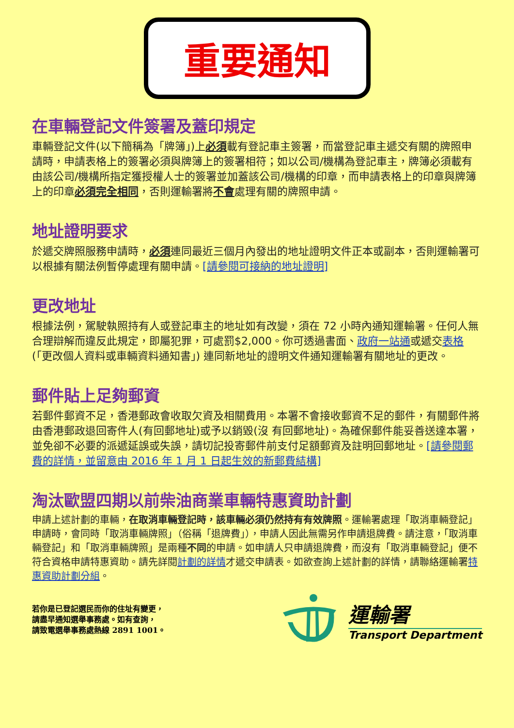重要通知
在車輛登記文件簽署及蓋印規定
車輛登記文件(以下簡稱為「牌簿」)上必須載有登記車主簽署，而當登記車主遞交有關的牌照申請時，申請表格上的簽署必須與牌簿上的簽署相符；如以公司/機構為登記車主，牌簿必須載有由該公司/機構所指定獲授權人士的簽署並加蓋該公司/機構的印章，而申請表格上的印章與牌簿上的印章必須完全相同，否則運輸署將不會處理有關的牌照申請。
地址證明要求
於遞交牌照服務申請時，必須連同最近三個月內發出的地址證明文件正本或副本，否則運輸署可以根據有關法例暫停處理有關申請。[請參閱可接納的地址證明]
更改地址
根據法例，駕駛執照持有人或登記車主的地址如有改變，須在 72 小時內通知運輸署。任何人無合理辯解而違反此規定，即屬犯罪，可處罰$2,000。你可透過書面、政府一站通或遞交表格(「更改個人資料或車輛資料通知書」) 連同新地址的證明文件通知運輸署有關地址的更改。
郵件貼上足夠郵資
若郵件郵資不足，香港郵政會收取欠資及相關費用。本署不會接收郵資不足的郵件，有關郵件將由香港郵政退回寄件人(有回郵地址)或予以銷毀(沒 有回郵地址)。為確保郵件能妥善送達本署，並免卻不必要的派遞延誤或失誤，請切記投寄郵件前支付足額郵資及註明回郵地址。[請參閱郵費的詳情，並留意由 2016 年 1 月 1 日起生效的新郵費結構]
淘汰歐盟四期以前柴油商業車輛特惠資助計劃
申請上述計劃的車輛，在取消車輛登記時，該車輛必須仍然持有有效牌照。運輸署處理「取消車輛登記」申請時，會同時「取消車輛牌照」（俗稱「退牌費」），申請人因此無需另作申請退牌費。請注意，「取消車輛登記」和「取消車輛牌照」是兩種不同的申請。如申請人只申請退牌費，而沒有「取消車輛登記」便不符合資格申請特惠資助。請先詳閱計劃的詳情才遞交申請表。如欲查詢上述計劃的詳情，請聯絡運輸署特惠資助計劃分組。
若你是已登記選民而你的住址有變更，
請盡早通知選舉事務處。如有查詢，
請致電選舉事務處熱線 2891 1001。
運輸署
Transport Department